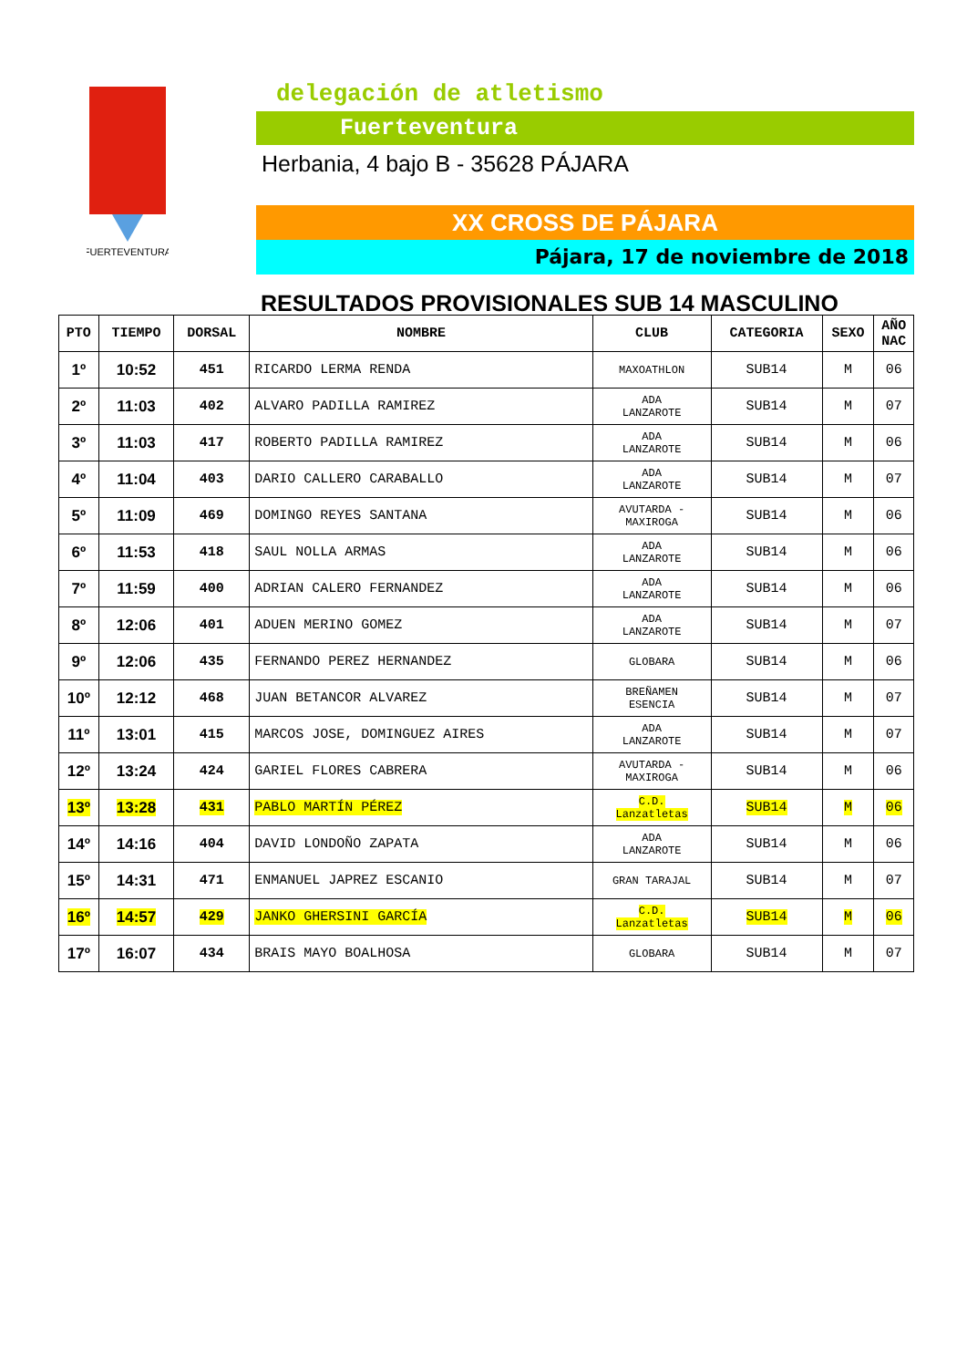FUERTEVENTURA
delegación de atletismo
Fuerteventura
Herbania, 4 bajo B - 35628 PÁJARA
XX CROSS DE PÁJARA
Pájara, 17 de noviembre de 2018
RESULTADOS PROVISIONALES SUB 14 MASCULINO
| PTO | TIEMPO | DORSAL | NOMBRE | CLUB | CATEGORIA | SEXO | AÑO NAC |
| --- | --- | --- | --- | --- | --- | --- | --- |
| 1º | 10:52 | 451 | RICARDO LERMA RENDA | MAXOATHLON | SUB14 | M | 06 |
| 2º | 11:03 | 402 | ALVARO PADILLA RAMIREZ | ADA LANZAROTE | SUB14 | M | 07 |
| 3º | 11:03 | 417 | ROBERTO PADILLA RAMIREZ | ADA LANZAROTE | SUB14 | M | 06 |
| 4º | 11:04 | 403 | DARIO CALLERO CARABALLO | ADA LANZAROTE | SUB14 | M | 07 |
| 5º | 11:09 | 469 | DOMINGO REYES SANTANA | AVUTARDA - MAXIROGA | SUB14 | M | 06 |
| 6º | 11:53 | 418 | SAUL NOLLA ARMAS | ADA LANZAROTE | SUB14 | M | 06 |
| 7º | 11:59 | 400 | ADRIAN CALERO FERNANDEZ | ADA LANZAROTE | SUB14 | M | 06 |
| 8º | 12:06 | 401 | ADUEN MERINO GOMEZ | ADA LANZAROTE | SUB14 | M | 07 |
| 9º | 12:06 | 435 | FERNANDO PEREZ HERNANDEZ | GLOBARA | SUB14 | M | 06 |
| 10º | 12:12 | 468 | JUAN BETANCOR ALVAREZ | BREÑAMEN ESENCIA | SUB14 | M | 07 |
| 11º | 13:01 | 415 | MARCOS JOSE, DOMINGUEZ AIRES | ADA LANZAROTE | SUB14 | M | 07 |
| 12º | 13:24 | 424 | GARIEL FLORES CABRERA | AVUTARDA - MAXIROGA | SUB14 | M | 06 |
| 13º | 13:28 | 431 | PABLO MARTÍN PÉREZ | C.D. Lanzatletas | SUB14 | M | 06 |
| 14º | 14:16 | 404 | DAVID LONDOÑO ZAPATA | ADA LANZAROTE | SUB14 | M | 06 |
| 15º | 14:31 | 471 | ENMANUEL JAPREZ ESCANIO | GRAN TARAJAL | SUB14 | M | 07 |
| 16º | 14:57 | 429 | JANKO GHERSINI GARCÍA | C.D. Lanzatletas | SUB14 | M | 06 |
| 17º | 16:07 | 434 | BRAIS MAYO BOALHOSA | GLOBARA | SUB14 | M | 07 |